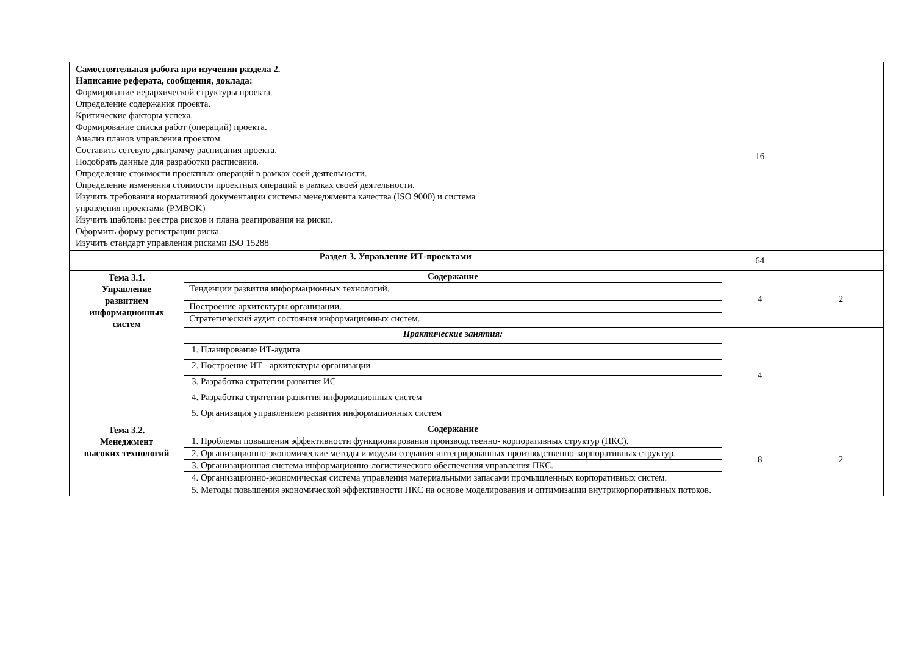| Самостоятельная работа при изучении раздела 2. Написание реферата, сообщения, доклада: Формирование иерархической структуры проекта. Определение содержания проекта. Критические факторы успеха. Формирование списка работ (операций) проекта. Анализ планов управления проектом. Составить сетевую диаграмму расписания проекта. Подобрать данные для разработки расписания. Определение стоимости проектных операций в рамках соей деятельности. Определение изменения стоимости проектных операций в рамках своей деятельности. Изучить требования нормативной документации системы менеджмента качества (ISO 9000) и система управления проектами (PMBOK) Изучить шаблоны реестра рисков и плана реагирования на риски. Оформить форму регистрации риска. Изучить стандарт управления рисками ISO 15288 | | 16 | |
| Раздел 3. Управление ИТ-проектами | | 64 | |
| Тема 3.1. Управление развитием информационных систем | Содержание | 4 | 2 |
| | Тенденции развития информационных технологий. | | |
| | Построение архитектуры организации. | | |
| | Стратегический аудит состояния информационных систем. | | |
| | Практические занятия: | 4 | |
| | 1. Планирование ИТ-аудита | | |
| | 2. Построение ИТ - архитектуры организации | | |
| | 3. Разработка стратегии развития ИС | | |
| | 4. Разработка стратегии развития информационных систем | | |
| | 5. Организация управлением развития информационных систем | | |
| Тема 3.2. Менеджмент высоких технологий | Содержание | 8 | 2 |
| | 1. Проблемы повышения эффективности функционирования производственно- корпоративных структур (ПКС). | | |
| | 2. Организационно-экономические методы и модели создания интегрированных производственно-корпоративных структур. | | |
| | 3. Организационная система информационно-логистического обеспечения управления ПКС. | | |
| | 4. Организационно-экономическая система управления материальными запасами промышленных корпоративных систем. | | |
| | 5. Методы повышения экономической эффективности ПКС на основе моделирования и оптимизации внутрикорпоративных потоков. | | |